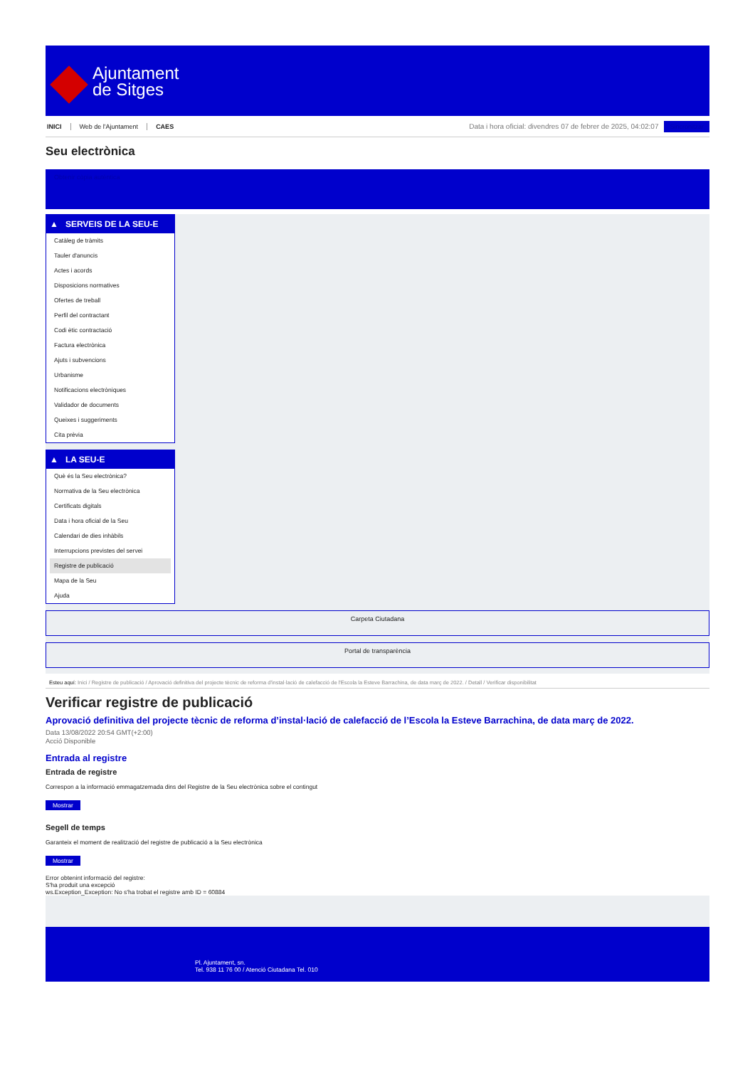Ajuntament
de Sitges
INICI Web de l'Ajuntament CAES
Data i hora oficial: divendres 07 de febrer de 2025, 04:02:07
Sincronitzar
Seu electrònica
Obtenir còpia autèntica
▲ SERVEIS DE LA SEU-E
Catàleg de tràmits
Tauler d'anuncis
Actes i acords
Disposicions normatives
Ofertes de treball
Perfil del contractant
Codi ètic contractació
Factura electrònica
Ajuts i subvencions
Urbanisme
Notificacions electròniques
Validador de documents
Queixes i suggeriments
Cita prèvia
▲ LA SEU-E
Què és la Seu electrònica?
Normativa de la Seu electrònica
Certificats digitals
Data i hora oficial de la Seu
Calendari de dies inhàbils
Interrupcions previstes del servei
Registre de publicació
Mapa de la Seu
Ajuda
Carpeta Ciutadana
Portal de transparència
Esteu aquí: Inici / Registre de publicació / Aprovació definitiva del projecte tècnic de reforma d'instal·lació de calefacció de l'Escola la Esteve Barrachina, de data març de 2022. / Detall / Verificar disponibilitat
Verificar registre de publicació
Aprovació definitiva del projecte tècnic de reforma d’instal·lació de calefacció de l’Escola la Esteve Barrachina, de data març de 2022.
Data 13/08/2022 20:54 GMT(+2:00)
Acció Disponible
Entrada al registre
Entrada de registre
Correspon a la informació emmagatzemada dins del Registre de la Seu electrònica sobre el contingut
Mostrar
Segell de temps
Garanteix el moment de realització del registre de publicació a la Seu electrònica
Mostrar
Error obtenint informació del registre:
S'ha produit una excepció
ws.Exception_Exception: No s'ha trobat el registre amb ID = 60884
Pl. Ajuntament, sn.
Tel. 938 11 76 00 / Atenció Ciutadana Tel. 010